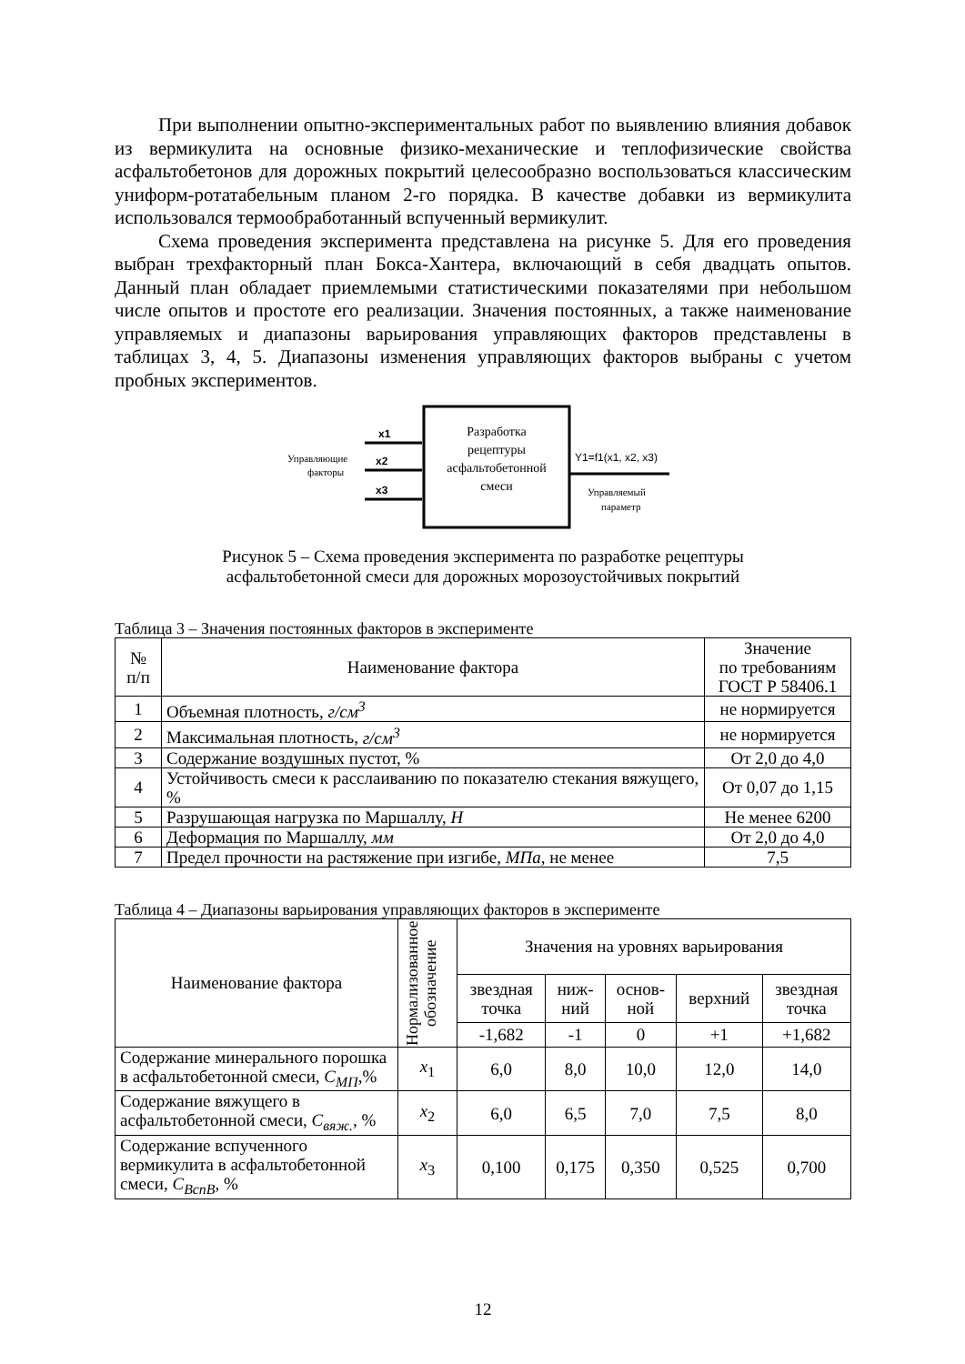При выполнении опытно-экспериментальных работ по выявлению влияния добавок из вермикулита на основные физико-механические и теплофизические свойства асфальтобетонов для дорожных покрытий целесообразно воспользоваться классическим униформ-ротатабельным планом 2-го порядка. В качестве добавки из вермикулита использовался термообработанный вспученный вермикулит.
Схема проведения эксперимента представлена на рисунке 5. Для его проведения выбран трехфакторный план Бокса-Хантера, включающий в себя двадцать опытов. Данный план обладает приемлемыми статистическими показателями при небольшом числе опытов и простоте его реализации. Значения постоянных, а также наименование управляемых и диапазоны варьирования управляющих факторов представлены в таблицах 3, 4, 5. Диапазоны изменения управляющих факторов выбраны с учетом пробных экспериментов.
x1
x2
x3
Управляющие
факторы
Разработка
рецептуры
асфальтобетонной
смеси
Y1=f1(x1, x2, x3)
Управляемый
параметр
Рисунок 5 – Схема проведения эксперимента по разработке рецептуры
асфальтобетонной смеси для дорожных морозоустойчивых покрытий
Таблица 3 – Значения постоянных факторов в эксперименте
| № п/п | Наименование фактора | Значение по требованиям ГОСТ Р 58406.1 |
| --- | --- | --- |
| 1 | Объемная плотность, г/см<sup>3</sup> | не нормируется |
| 2 | Максимальная плотность, г/см<sup>3</sup> | не нормируется |
| 3 | Содержание воздушных пустот, % | От 2,0 до 4,0 |
| 4 | Устойчивость смеси к расслаиванию по показателю стекания вяжущего, % | От 0,07 до 1,15 |
| 5 | Разрушающая нагрузка по Маршаллу, Н | Не менее 6200 |
| 6 | Деформация по Маршаллу, мм | От 2,0 до 4,0 |
| 7 | Предел прочности на растяжение при изгибе, МПа , не менее | 7,5 |
Таблица 4 – Диапазоны варьирования управляющих факторов в эксперименте
| Наименование фактора | Нормализованное обозначение | Значения на уровнях варьирования | | | | |
| --- | --- | --- | --- | --- | --- | --- |
| | | звездная точка | ниж- ний | основ- ной | верхний | звездная точка |
| | | -1,682 | -1 | 0 | +1 | +1,682 |
| Содержание минерального порошка в асфальтобетонной смеси, С<sub>МП</sub> ,% | x<sub>1</sub> | 6,0 | 8,0 | 10,0 | 12,0 | 14,0 |
| Содержание вяжущего в асфальтобетонной смеси, С<sub>вяж.</sub> , % | x<sub>2</sub> | 6,0 | 6,5 | 7,0 | 7,5 | 8,0 |
| Содержание вспученного вермикулита в асфальтобетонной смеси, С<sub>ВспВ</sub> , % | x<sub>3</sub> | 0,100 | 0,175 | 0,350 | 0,525 | 0,700 |
12